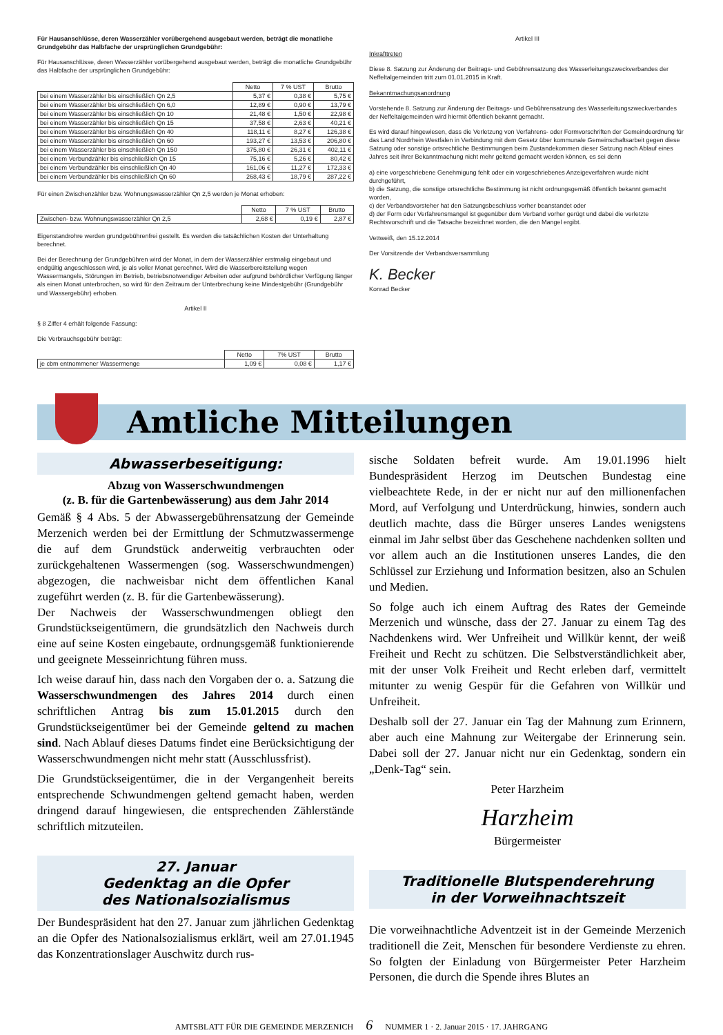Für Hausanschlüsse, deren Wasserzähler vorübergehend ausgebaut werden, beträgt die monatliche Grundgebühr das Halbfache der ursprünglichen Grundgebühr:
Für Hausanschlüsse, deren Wasserzähler vorübergehend ausgebaut werden, beträgt die monatliche Grundgebühr das Halbfache der ursprünglichen Grundgebühr:
| | Netto | 7 % UST | Brutto |
| --- | --- | --- | --- |
| bei einem Wasserzähler bis einschließlich Qn 2,5 | 5,37 € | 0,38 € | 5,75 € |
| bei einem Wasserzähler bis einschließlich Qn 6,0 | 12,89 € | 0,90 € | 13,79 € |
| bei einem Wasserzähler bis einschließlich Qn 10 | 21,48 € | 1,50 € | 22,98 € |
| bei einem Wasserzähler bis einschließlich Qn 15 | 37,58 € | 2,63 € | 40,21 € |
| bei einem Wasserzähler bis einschließlich Qn 40 | 118,11 € | 8,27 € | 126,38 € |
| bei einem Wasserzähler bis einschließlich Qn 60 | 193,27 € | 13,53 € | 206,80 € |
| bei einem Wasserzähler bis einschließlich Qn 150 | 375,80 € | 26,31 € | 402,11 € |
| bei einem Verbundzähler bis einschließlich Qn 15 | 75,16 € | 5,26 € | 80,42 € |
| bei einem Verbundzähler bis einschließlich Qn 40 | 161,06 € | 11,27 € | 172,33 € |
| bei einem Verbundzähler bis einschließlich Qn 60 | 268,43 € | 18,79 € | 287,22 € |
Für einen Zwischenzähler bzw. Wohnungswasserzähler Qn 2,5 werden je Monat erhoben:
| | Netto | 7 % UST | Brutto |
| --- | --- | --- | --- |
| Zwischen- bzw. Wohnungswasserzähler Qn 2,5 | 2,68 € | 0,19 € | 2,87 € |
Eigenstandrohre werden grundgebührenfrei gestellt. Es werden die tatsächlichen Kosten der Unterhaltung berechnet.
Bei der Berechnung der Grundgebühren wird der Monat, in dem der Wasserzähler erstmalig eingebaut und endgültig angeschlossen wird, je als voller Monat gerechnet. Wird die Wasserbereitstellung wegen Wassermangels, Störungen im Betrieb, betriebsnotwendiger Arbeiten oder aufgrund behördlicher Verfügung länger als einen Monat unterbrochen, so wird für den Zeitraum der Unterbrechung keine Mindestgebühr (Grundgebühr und Wassergebühr) erhoben.
Artikel II
§ 8 Ziffer 4 erhält folgende Fassung:
Die Verbrauchsgebühr beträgt:
| | Netto | 7% UST | Brutto |
| --- | --- | --- | --- |
| je cbm entnommener Wassermenge | 1,09 € | 0,08 € | 1,17 € |
Artikel III
Inkrafttreten
Diese 8. Satzung zur Änderung der Beitrags- und Gebührensatzung des Wasserleitungszweckverbandes der Neffeltalgemeinden tritt zum 01.01.2015 in Kraft.
Bekanntmachungsanordnung
Vorstehende 8. Satzung zur Änderung der Beitrags- und Gebührensatzung des Wasserleitungszweckverbandes der Neffeltalgemeinden wird hiermit öffentlich bekannt gemacht.
Es wird darauf hingewiesen, dass die Verletzung von Verfahrens- oder Formvorschriften der Gemeindeordnung für das Land Nordrhein Westfalen in Verbindung mit dem Gesetz über kommunale Gemeinschaftsarbeit gegen diese Satzung oder sonstige ortsrechtliche Bestimmungen beim Zustandekommen dieser Satzung nach Ablauf eines Jahres seit ihrer Bekanntmachung nicht mehr geltend gemacht werden können, es sei denn
a) eine vorgeschriebene Genehmigung fehlt oder ein vorgeschriebenes Anzeigeverfahren wurde nicht durchgeführt,
b) die Satzung, die sonstige ortsrechtliche Bestimmung ist nicht ordnungsgemäß öffentlich bekannt gemacht worden,
c) der Verbandsvorsteher hat den Satzungsbeschluss vorher beanstandet oder
d) der Form oder Verfahrensmangel ist gegenüber dem Verband vorher gerügt und dabei die verletzte Rechtsvorschrift und die Tatsache bezeichnet worden, die den Mangel ergibt.
Vettweiß, den 15.12.2014
Der Vorsitzende der Verbandsversammlung
K. Becker
Konrad Becker
Amtliche Mitteilungen
Abwasserbeseitigung:
Abzug von Wasserschwundmengen
(z. B. für die Gartenbewässerung) aus dem Jahr 2014
Gemäß § 4 Abs. 5 der Abwassergebührensatzung der Gemeinde Merzenich werden bei der Ermittlung der Schmutzwassermenge die auf dem Grundstück anderweitig verbrauchten oder zurückgehaltenen Wassermengen (sog. Wasserschwundmengen) abgezogen, die nachweisbar nicht dem öffentlichen Kanal zugeführt werden (z. B. für die Gartenbewässerung).
Der Nachweis der Wasserschwundmengen obliegt den Grundstückseigentümern, die grundsätzlich den Nachweis durch eine auf seine Kosten eingebaute, ordnungsgemäß funktionierende und geeignete Messeinrichtung führen muss.
Ich weise darauf hin, dass nach den Vorgaben der o. a. Satzung die Wasserschwundmengen des Jahres 2014 durch einen schriftlichen Antrag bis zum 15.01.2015 durch den Grundstückseigentümer bei der Gemeinde geltend zu machen sind. Nach Ablauf dieses Datums findet eine Berücksichtigung der Wasserschwundmengen nicht mehr statt (Ausschlussfrist).
Die Grundstückseigentümer, die in der Vergangenheit bereits entsprechende Schwundmengen geltend gemacht haben, werden dringend darauf hingewiesen, die entsprechenden Zählerstände schriftlich mitzuteilen.
27. Januar
Gedenktag an die Opfer
des Nationalsozialismus
Der Bundespräsident hat den 27. Januar zum jährlichen Gedenktag an die Opfer des Nationalsozialismus erklärt, weil am 27.01.1945 das Konzentrationslager Auschwitz durch rus-
sische Soldaten befreit wurde. Am 19.01.1996 hielt Bundespräsident Herzog im Deutschen Bundestag eine vielbeachtete Rede, in der er nicht nur auf den millionenfachen Mord, auf Verfolgung und Unterdrückung, hinwies, sondern auch deutlich machte, dass die Bürger unseres Landes wenigstens einmal im Jahr selbst über das Geschehene nachdenken sollten und vor allem auch an die Institutionen unseres Landes, die den Schlüssel zur Erziehung und Information besitzen, also an Schulen und Medien.
So folge auch ich einem Auftrag des Rates der Gemeinde Merzenich und wünsche, dass der 27. Januar zu einem Tag des Nachdenkens wird. Wer Unfreiheit und Willkür kennt, der weiß Freiheit und Recht zu schützen. Die Selbstverständlichkeit aber, mit der unser Volk Freiheit und Recht erleben darf, vermittelt mitunter zu wenig Gespür für die Gefahren von Willkür und Unfreiheit.
Deshalb soll der 27. Januar ein Tag der Mahnung zum Erinnern, aber auch eine Mahnung zur Weitergabe der Erinnerung sein. Dabei soll der 27. Januar nicht nur ein Gedenktag, sondern ein „Denk-Tag“ sein.
Peter Harzheim
Harzheim
Bürgermeister
Traditionelle Blutspenderehrung
in der Vorweihnachtszeit
Die vorweihnachtliche Adventzeit ist in der Gemeinde Merzenich traditionell die Zeit, Menschen für besondere Verdienste zu ehren. So folgten der Einladung von Bürgermeister Peter Harzheim Personen, die durch die Spende ihres Blutes an
AMTSBLATT FÜR DIE GEMEINDE MERZENICH 6 NUMMER 1 · 2. Januar 2015 · 17. JAHRGANG